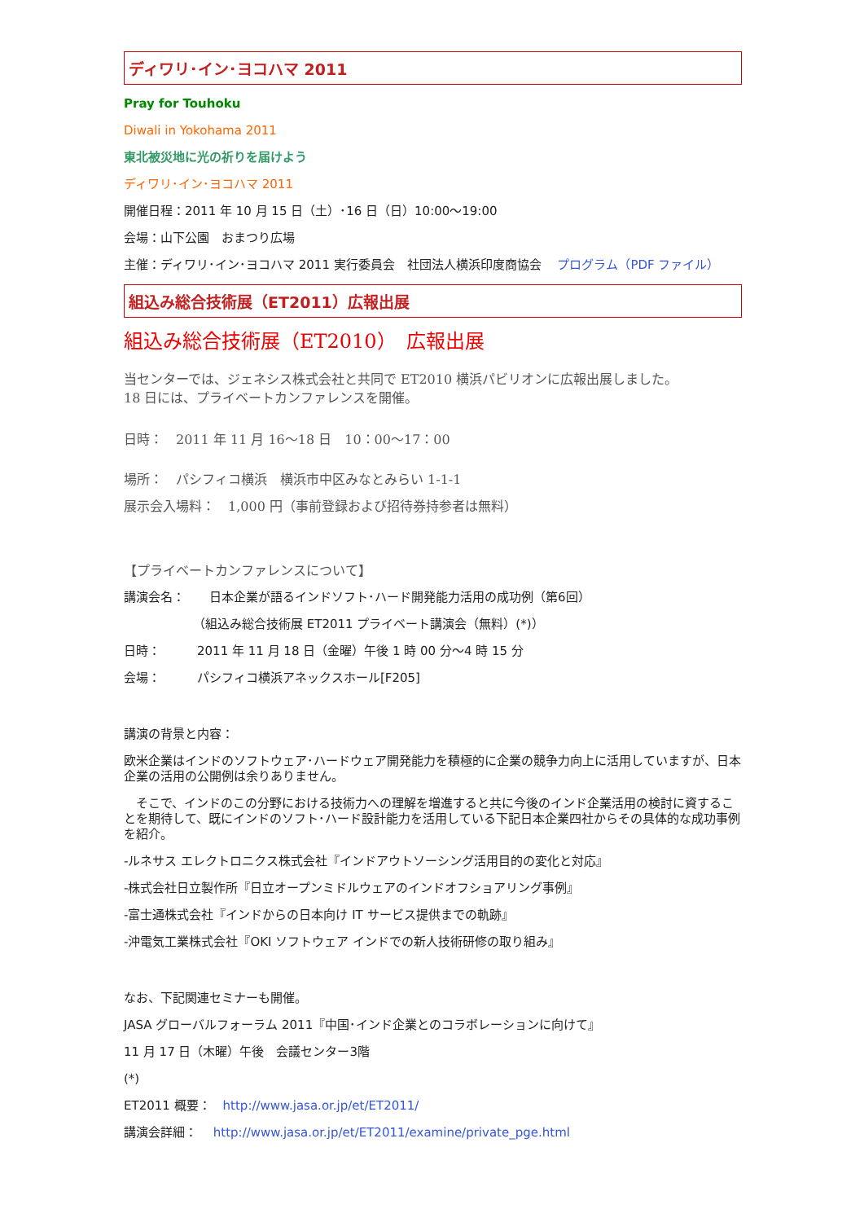ディワリ･イン･ヨコハマ 2011
Pray for Touhoku
Diwali in Yokohama 2011
東北被災地に光の祈りを届けよう
ディワリ･イン･ヨコハマ 2011
開催日程：2011 年 10 月 15 日（土）･16 日（日）10:00～19:00
会場：山下公園　おまつり広場
主催：ディワリ･イン･ヨコハマ 2011 実行委員会　社団法人横浜印度商協会　 プログラム（PDF ファイル）
組込み総合技術展（ET2011）広報出展
組込み総合技術展（ET2010）　広報出展
当センターでは、ジェネシス株式会社と共同で ET2010 横浜パビリオンに広報出展しました。
18 日には、プライベートカンファレンスを開催。
日時：　2011 年 11 月 16～18 日　10：00～17：00
場所：　パシフィコ横浜　横浜市中区みなとみらい 1-1-1
展示会入場料：　1,000 円（事前登録および招待券持参者は無料）
【プライベートカンファレンスについて】
講演会名：　　日本企業が語るインドソフト･ハード開発能力活用の成功例（第6回）
（組込み総合技術展 ET2011 プライベート講演会（無料）(*)）
日時：　　　2011 年 11 月 18 日（金曜）午後 1 時 00 分～4 時 15 分
会場：　　　パシフィコ横浜アネックスホール[F205]
講演の背景と内容：
欧米企業はインドのソフトウェア･ハードウェア開発能力を積極的に企業の競争力向上に活用していますが、日本企業の活用の公開例は余りありません。
　そこで、インドのこの分野における技術力への理解を増進すると共に今後のインド企業活用の検討に資することを期待して、既にインドのソフト･ハード設計能力を活用している下記日本企業四社からその具体的な成功事例を紹介。
-ルネサス エレクトロニクス株式会社『インドアウトソーシング活用目的の変化と対応』
-株式会社日立製作所『日立オープンミドルウェアのインドオフショアリング事例』
-富士通株式会社『インドからの日本向け IT サービス提供までの軌跡』
-沖電気工業株式会社『OKI ソフトウェア インドでの新人技術研修の取り組み』
なお、下記関連セミナーも開催。
JASA グローバルフォーラム 2011『中国･インド企業とのコラボレーションに向けて』
11 月 17 日（木曜）午後　会議センター3階
(*)
ET2011 概要：　http://www.jasa.or.jp/et/ET2011/
講演会詳細：　 http://www.jasa.or.jp/et/ET2011/examine/private_pge.html